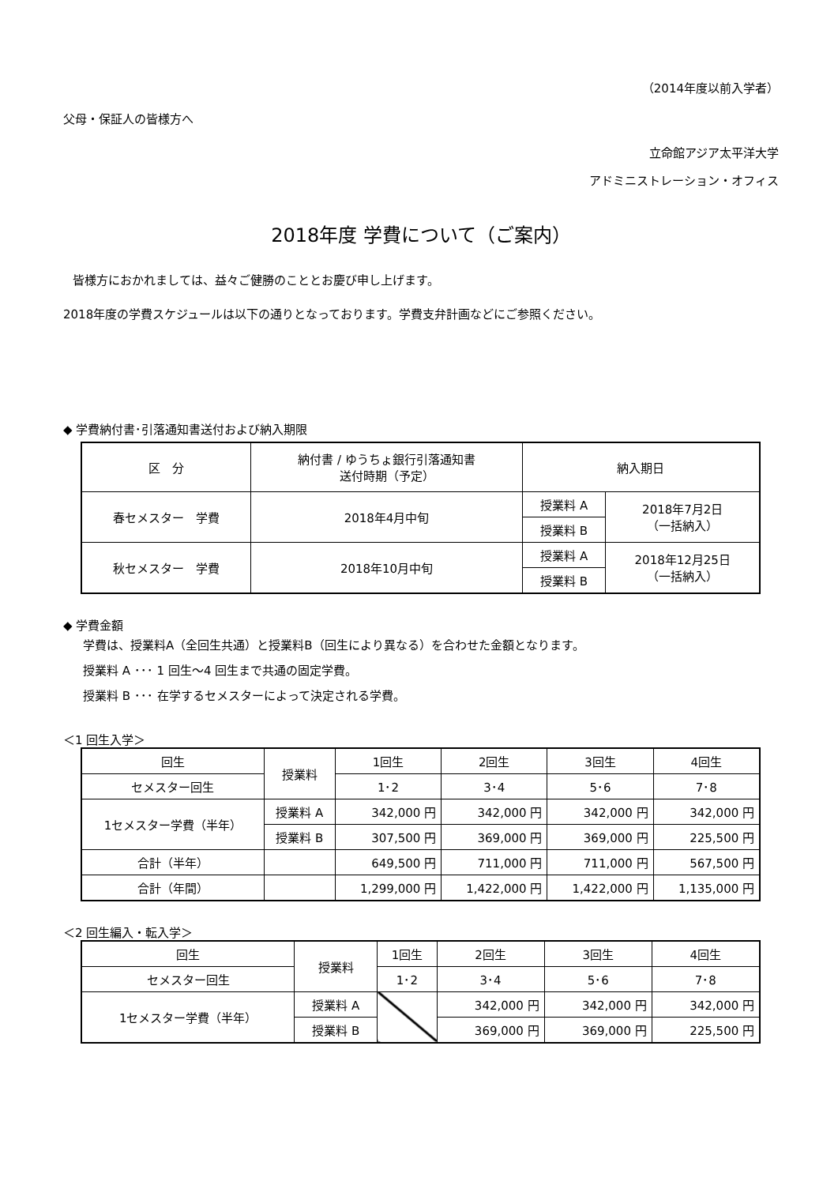（2014年度以前入学者）
父母・保証人の皆様方へ
立命館アジア太平洋大学
アドミニストレーション・オフィス
2018年度 学費について（ご案内）
皆様方におかれましては、益々ご健勝のこととお慶び申し上げます。
2018年度の学費スケジュールは以下の通りとなっております。学費支弁計画などにご参照ください。
◆ 学費納付書･引落通知書送付および納入期限
| 区 分 | 納付書 / ゆうちょ銀行引落通知書 送付時期（予定） | 納入期日 | |
| --- | --- | --- | --- |
| 春セメスター 学費 | 2018年4月中旬 | 授業料 A | 2018年7月2日 （一括納入） |
| | | 授業料 B | |
| 秋セメスター 学費 | 2018年10月中旬 | 授業料 A | 2018年12月25日 （一括納入） |
| | | 授業料 B | |
◆ 学費金額
学費は、授業料A（全回生共通）と授業料B（回生により異なる）を合わせた金額となります。
授業料 A ･･･ 1 回生～4 回生まで共通の固定学費。
授業料 B ･･･ 在学するセメスターによって決定される学費。
＜1 回生入学＞
| 回生 | 授業料 | 1回生 | 2回生 | 3回生 | 4回生 |
| --- | --- | --- | --- | --- | --- |
| セメスター回生 | | 1･2 | 3･4 | 5･6 | 7･8 |
| 1セメスター学費（半年） | 授業料 A | 342,000 円 | 342,000 円 | 342,000 円 | 342,000 円 |
| | 授業料 B | 307,500 円 | 369,000 円 | 369,000 円 | 225,500 円 |
| 合計（半年） | | 649,500 円 | 711,000 円 | 711,000 円 | 567,500 円 |
| 合計（年間） | | 1,299,000 円 | 1,422,000 円 | 1,422,000 円 | 1,135,000 円 |
＜2 回生編入・転入学＞
| 回生 | 授業料 | 1回生 | 2回生 | 3回生 | 4回生 |
| --- | --- | --- | --- | --- | --- |
| セメスター回生 | | 1･2 | 3･4 | 5･6 | 7･8 |
| 1セメスター学費（半年） | 授業料 A | | 342,000 円 | 342,000 円 | 342,000 円 |
| | 授業料 B | | 369,000 円 | 369,000 円 | 225,500 円 |